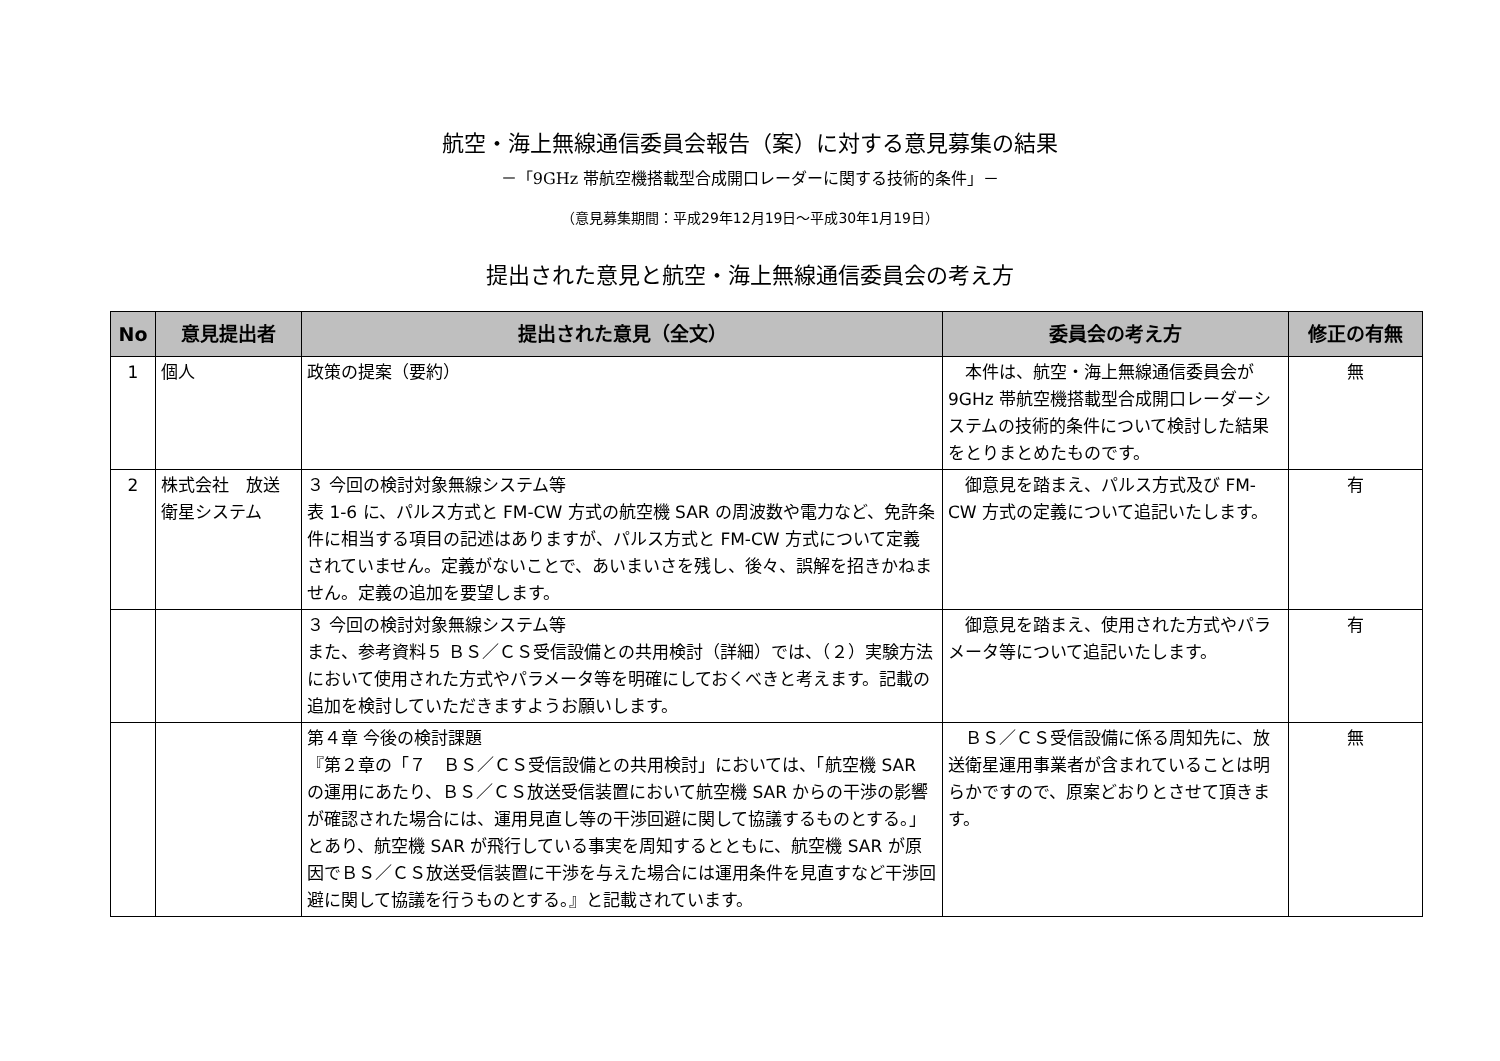航空・海上無線通信委員会報告（案）に対する意見募集の結果
－「9GHz 帯航空機搭載型合成開口レーダーに関する技術的条件」－
（意見募集期間：平成29年12月19日～平成30年1月19日）
提出された意見と航空・海上無線通信委員会の考え方
| No | 意見提出者 | 提出された意見（全文） | 委員会の考え方 | 修正の有無 |
| --- | --- | --- | --- | --- |
| 1 | 個人 | 政策の提案（要約） | 本件は、航空・海上無線通信委員会が 9GHz 帯航空機搭載型合成開口レーダーシステムの技術的条件について検討した結果をとりまとめたものです。 | 無 |
| 2 | 株式会社 放送衛星システム | ３ 今回の検討対象無線システム等 表 1-6 に、パルス方式と FM-CW 方式の航空機 SAR の周波数や電力など、免許条件に相当する項目の記述はありますが、パルス方式と FM-CW 方式について定義されていません。定義がないことで、あいまいさを残し、後々、誤解を招きかねません。定義の追加を要望します。 | 御意見を踏まえ、パルス方式及び FM-CW 方式の定義について追記いたします。 | 有 |
| | | ３ 今回の検討対象無線システム等 また、参考資料５ ＢＳ／ＣＳ受信設備との共用検討（詳細）では、（２）実験方法において使用された方式やパラメータ等を明確にしておくべきと考えます。記載の追加を検討していただきますようお願いします。 | 御意見を踏まえ、使用された方式やパラメータ等について追記いたします。 | 有 |
| | | 第４章 今後の検討課題 『第２章の「７ ＢＳ／ＣＳ受信設備との共用検討」においては、「航空機 SAR の運用にあたり、ＢＳ／ＣＳ放送受信装置において航空機 SAR からの干渉の影響が確認された場合には、運用見直し等の干渉回避に関して協議するものとする。」とあり、航空機 SAR が飛行している事実を周知するとともに、航空機 SAR が原因でＢＳ／ＣＳ放送受信装置に干渉を与えた場合には運用条件を見直すなど干渉回避に関して協議を行うものとする。』と記載されています。 | ＢＳ／ＣＳ受信設備に係る周知先に、放送衛星運用事業者が含まれていることは明らかですので、原案どおりとさせて頂きます。 | 無 |